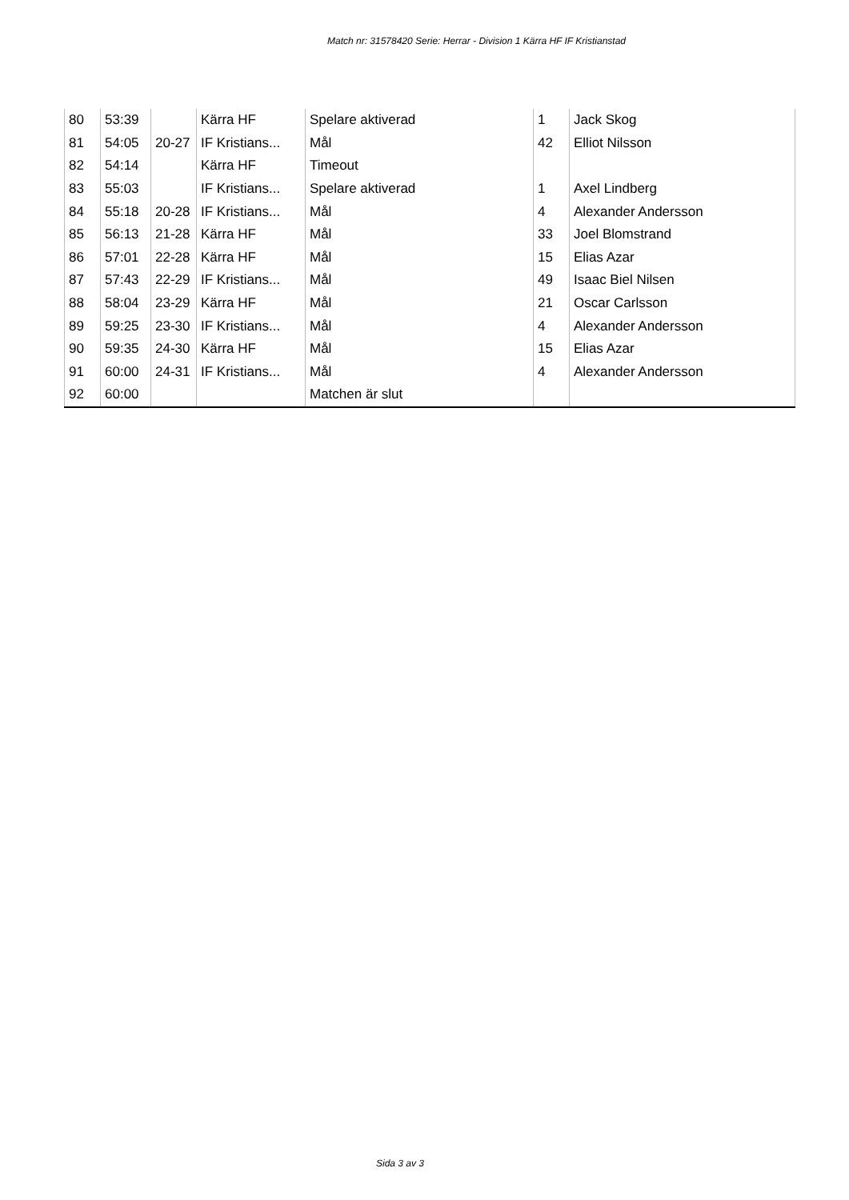Match nr: 31578420 Serie: Herrar - Division 1 Kärra HF IF Kristianstad
| 80 | 53:39 | | Kärra HF | Spelare aktiverad | 1 | Jack Skog |
| 81 | 54:05 | 20-27 | IF Kristians... | Mål | 42 | Elliot Nilsson |
| 82 | 54:14 | | Kärra HF | Timeout | | |
| 83 | 55:03 | | IF Kristians... | Spelare aktiverad | 1 | Axel Lindberg |
| 84 | 55:18 | 20-28 | IF Kristians... | Mål | 4 | Alexander Andersson |
| 85 | 56:13 | 21-28 | Kärra HF | Mål | 33 | Joel Blomstrand |
| 86 | 57:01 | 22-28 | Kärra HF | Mål | 15 | Elias Azar |
| 87 | 57:43 | 22-29 | IF Kristians... | Mål | 49 | Isaac Biel Nilsen |
| 88 | 58:04 | 23-29 | Kärra HF | Mål | 21 | Oscar Carlsson |
| 89 | 59:25 | 23-30 | IF Kristians... | Mål | 4 | Alexander Andersson |
| 90 | 59:35 | 24-30 | Kärra HF | Mål | 15 | Elias Azar |
| 91 | 60:00 | 24-31 | IF Kristians... | Mål | 4 | Alexander Andersson |
| 92 | 60:00 | | | Matchen är slut | | |
Sida 3 av 3